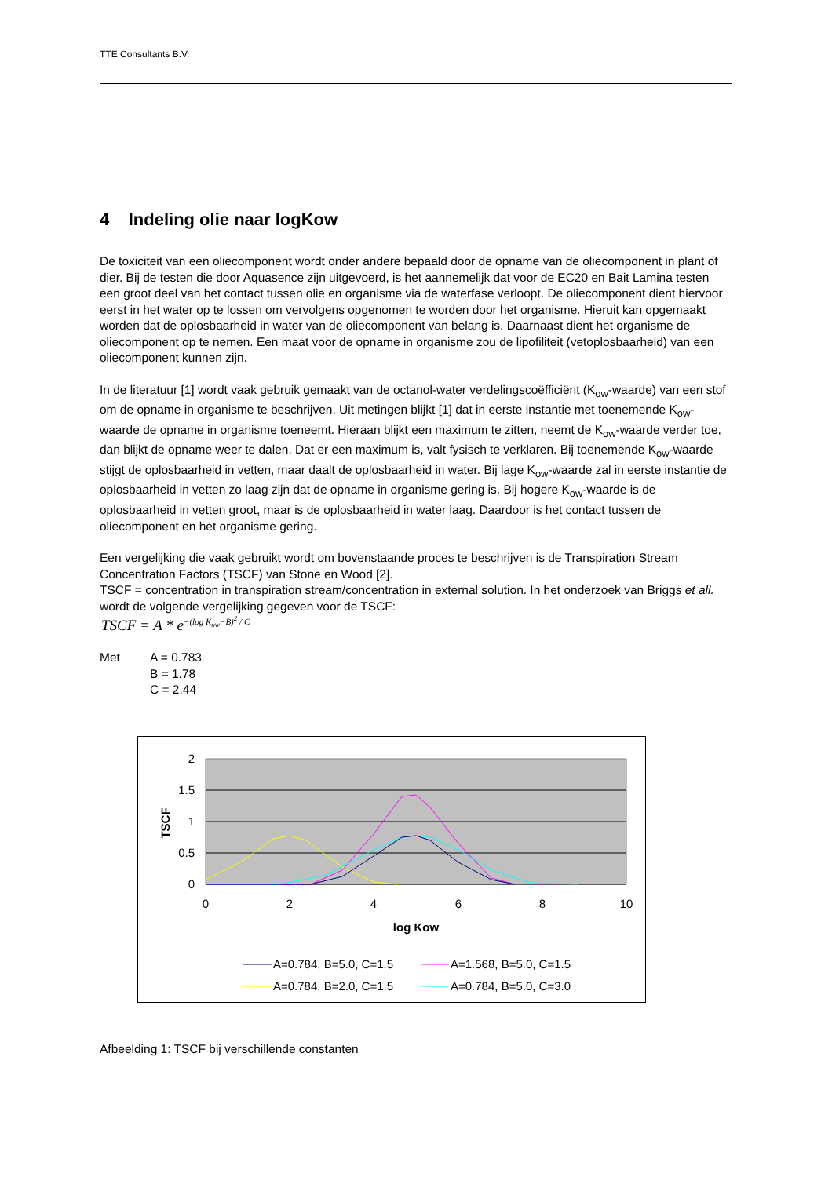TTE Consultants B.V.
4 Indeling olie naar logKow
De toxiciteit van een oliecomponent wordt onder andere bepaald door de opname van de oliecomponent in plant of dier. Bij de testen die door Aquasence zijn uitgevoerd, is het aannemelijk dat voor de EC20 en Bait Lamina testen een groot deel van het contact tussen olie en organisme via de waterfase verloopt. De oliecomponent dient hiervoor eerst in het water op te lossen om vervolgens opgenomen te worden door het organisme. Hieruit kan opgemaakt worden dat de oplosbaarheid in water van de oliecomponent van belang is. Daarnaast dient het organisme de oliecomponent op te nemen. Een maat voor de opname in organisme zou de lipofiliteit (vetoplosbaarheid) van een oliecomponent kunnen zijn.
In de literatuur [1] wordt vaak gebruik gemaakt van de octanol-water verdelingscoëfficiënt (K<sub>ow</sub>-waarde) van een stof om de opname in organisme te beschrijven. Uit metingen blijkt [1] dat in eerste instantie met toenemende K<sub>ow</sub>-waarde de opname in organisme toeneemt. Hieraan blijkt een maximum te zitten, neemt de K<sub>ow</sub>-waarde verder toe, dan blijkt de opname weer te dalen. Dat er een maximum is, valt fysisch te verklaren. Bij toenemende K<sub>ow</sub>-waarde stijgt de oplosbaarheid in vetten, maar daalt de oplosbaarheid in water. Bij lage K<sub>ow</sub>-waarde zal in eerste instantie de oplosbaarheid in vetten zo laag zijn dat de opname in organisme gering is. Bij hogere K<sub>ow</sub>-waarde is de oplosbaarheid in vetten groot, maar is de oplosbaarheid in water laag. Daardoor is het contact tussen de oliecomponent en het organisme gering.
Een vergelijking die vaak gebruikt wordt om bovenstaande proces te beschrijven is de Transpiration Stream Concentration Factors (TSCF) van Stone en Wood [2].
TSCF = concentration in transpiration stream/concentration in external solution. In het onderzoek van Briggs et all. wordt de volgende vergelijking gegeven voor de TSCF:
TSCF = A * e<sup>−(log K<sub>ow</sub>−B)<sup>2</sup> / C</sup>
Met A = 0.783
B = 1.78
C = 2.44
2
1.5
1
0.5
0
0
2
4
6
8
10
log Kow
TSCF
A=0.784, B=5.0, C=1.5
A=1.568, B=5.0, C=1.5
A=0.784, B=2.0, C=1.5
A=0.784, B=5.0, C=3.0
Afbeelding 1: TSCF bij verschillende constanten